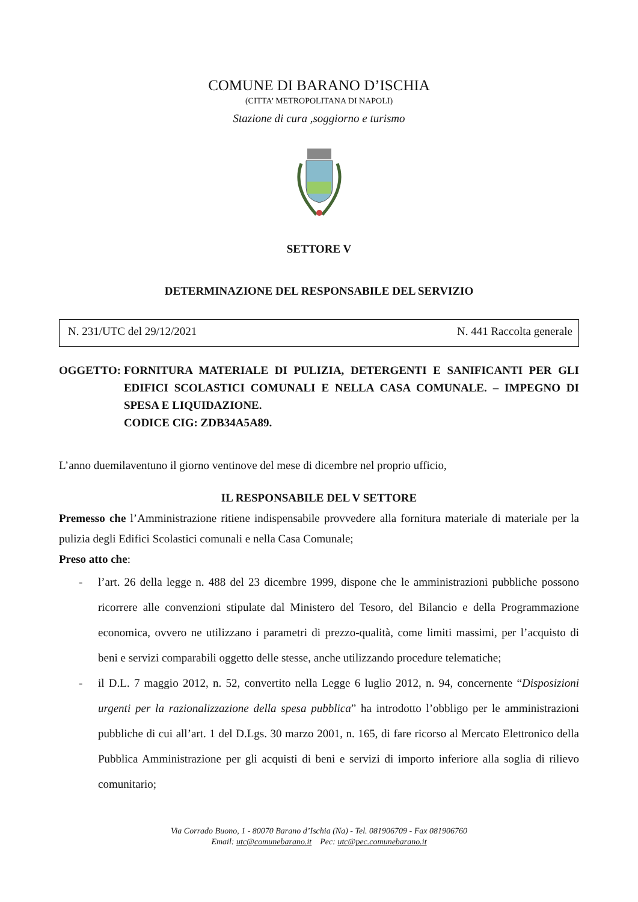COMUNE DI BARANO D’ISCHIA
(CITTA’ METROPOLITANA DI NAPOLI)
Stazione di cura ,soggiorno e turismo
SETTORE V
DETERMINAZIONE DEL RESPONSABILE DEL SERVIZIO
N. 231/UTC del 29/12/2021 N. 441 Raccolta generale
OGGETTO: FORNITURA MATERIALE DI PULIZIA, DETERGENTI E SANIFICANTI PER GLI EDIFICI SCOLASTICI COMUNALI E NELLA CASA COMUNALE. – IMPEGNO DI SPESA E LIQUIDAZIONE.
CODICE CIG: ZDB34A5A89.
L’anno duemilaventuno il giorno ventinove del mese di dicembre nel proprio ufficio,
IL RESPONSABILE DEL V SETTORE
Premesso che l’Amministrazione ritiene indispensabile provvedere alla fornitura materiale di materiale per la pulizia degli Edifici Scolastici comunali e nella Casa Comunale;
Preso atto che:
- l’art. 26 della legge n. 488 del 23 dicembre 1999, dispone che le amministrazioni pubbliche possono ricorrere alle convenzioni stipulate dal Ministero del Tesoro, del Bilancio e della Programmazione economica, ovvero ne utilizzano i parametri di prezzo-qualità, come limiti massimi, per l’acquisto di beni e servizi comparabili oggetto delle stesse, anche utilizzando procedure telematiche;
- il D.L. 7 maggio 2012, n. 52, convertito nella Legge 6 luglio 2012, n. 94, concernente “Disposizioni urgenti per la razionalizzazione della spesa pubblica” ha introdotto l’obbligo per le amministrazioni pubbliche di cui all’art. 1 del D.Lgs. 30 marzo 2001, n. 165, di fare ricorso al Mercato Elettronico della Pubblica Amministrazione per gli acquisti di beni e servizi di importo inferiore alla soglia di rilievo comunitario;
Via Corrado Buono, 1 - 80070 Barano d’Ischia (Na) - Tel. 081906709 - Fax 081906760
Email: utc@comunebarano.it Pec: utc@pec.comunebarano.it